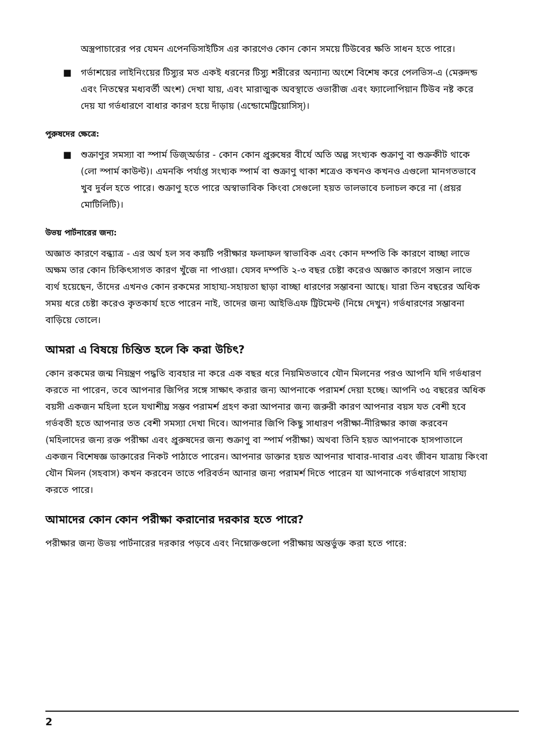অস্ত্রপাচারের পর যেমন এপেনডিসাইটিস এর কারণেও কোন কোন সময়ে টিউবের ক্ষতি সাধন হতে পারে।
■ গর্ভাশয়ের লাইনিংয়ের টিস্যুর মত একই ধরনের টিস্যু শরীরের অন্যান্য অংশে বিশেষ করে পেলভিস-এ (মেরুদন্ড এবং নিতম্বের মধ্যবর্তী অংশ) দেখা যায়, এবং মারাত্মক অবস্থাতে ওভারীজ এবং ফ্যালোপিয়ান টিউব নষ্ট করে দেয় যা গর্ভধারণে বাধার কারণ হয়ে দাঁড়ায় (এন্ডোমেট্রিয়োসিস্)।
পুরুষদের ক্ষেত্রে:
■ শুক্রাণুর সমস্যা বা স্পার্ম ডিজ্অর্ডার - কোন কোন প্রুরুষের বীর্যে অতি অল্প সংখ্যক শুক্রাণু বা শুক্রকীট থাকে (লো স্পার্ম কাউন্ট)। এমনকি পর্যাপ্ত সংখ্যক স্পার্ম বা শুক্রাণু থাকা শত্রেও কখনও কখনও এগুলো মানগতভাবে খুব দুর্বল হতে পারে। শুক্রাণু হতে পারে অস্বাভাবিক কিংবা সেগুলো হয়ত ভালভাবে চলাচল করে না (প্রয়র মোটিলিটি)।
উভয় পার্টনারের জন্য:
অজ্ঞাত কারণে বন্ধ্যাত্র - এর অর্থ হল সব কয়টি পরীক্ষার ফলাফল স্বাভাবিক এবং কোন দম্পতি কি কারণে বাচ্ছা লাভে অক্ষম তার কোন চিকিৎসাগত কারণ খুঁজে না পাওয়া। যেসব দম্পতি ২-৩ বছর চেষ্টা করেও অজ্ঞাত কারণে সন্তান লাভে ব্যর্থ হয়েছেন, তাঁদের এখনও কোন রকমের সাহায্য-সহায়তা ছাড়া বাচ্ছা ধারণের সম্ভাবনা আছে। যারা তিন বছরের অধিক সময় ধরে চেষ্টা করেও কৃতকার্য হতে পারেন নাই, তাদের জন্য আইভিএফ ট্রিটমেন্ট (নিম্নে দেখুন) গর্ভধারণের সম্ভাবনা বাড়িয়ে তোলে।
আমরা এ বিষয়ে চিন্তিত হলে কি করা উচিৎ?
কোন রকমের জন্ম নিয়ন্ত্রণ পদ্ধতি ব্যবহার না করে এক বছর ধরে নিয়মিতভাবে যৌন মিলনের পরও আপনি যদি গর্ভধারণ করতে না পারেন, তবে আপনার জিপির সঙ্গে সাক্ষাৎ করার জন্য আপনাকে পরামর্শ দেয়া হচ্ছে। আপনি ৩৫ বছরের অধিক বয়সী একজন মহিলা হলে যথাশীঘ্র সম্ভব পরামর্শ গ্রহণ করা আপনার জন্য জরুরী কারণ আপনার বয়স যত বেশী হবে গর্ভবতী হতে আপনার তত বেশী সমস্যা দেখা দিবে। আপনার জিপি কিছু সাধারণ পরীক্ষা-নীরিক্ষার কাজ করবেন (মহিলাদের জন্য রক্ত পরীক্ষা এবং প্রুরুষদের জন্য শুক্রাণু বা স্পার্ম পরীক্ষা) অথবা তিনি হয়ত আপনাকে হাসপাতালে একজন বিশেষজ্ঞ ডাক্তারের নিকট পাঠাতে পারেন। আপনার ডাক্তার হয়ত আপনার খাবার-দাবার এবং জীবন যাত্রায় কিংবা যৌন মিলন (সহবাস) কখন করবেন তাতে পরিবর্তন আনার জন্য পরামর্শ দিতে পারেন যা আপনাকে গর্ভধারণে সাহায্য করতে পারে।
আমাদের কোন কোন পরীক্ষা করানোর দরকার হতে পারে?
পরীক্ষার জন্য উভয় পার্টনারের দরকার পড়বে এবং নিম্নোক্তগুলো পরীক্ষায় অন্তর্ভুক্ত করা হতে পারে:
2